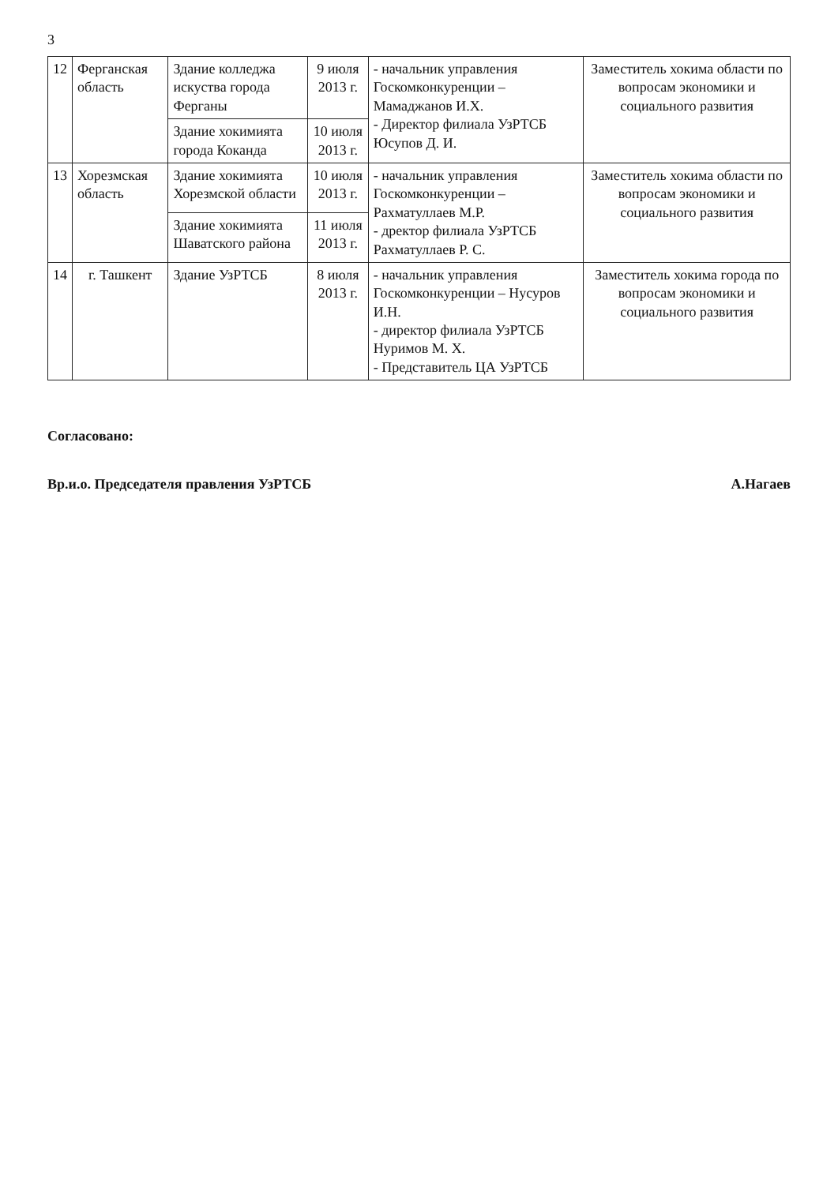3
| 12 | Ферганская область | Здание колледжа искуства города Ферганы | 9 июля 2013 г. | - начальник управления Госкомконкуренции – Мамаджанов И.Х. - Директор филиала УзРТСБ Юсупов Д. И. | Заместитель хокима области по вопросам экономики и социального развития |
| | | Здание хокимията города Коканда | 10 июля 2013 г. | | |
| 13 | Хорезмская область | Здание хокимията Хорезмской области | 10 июля 2013 г. | - начальник управления Госкомконкуренции – Рахматуллаев М.Р. - дректор филиала УзРТСБ Рахматуллаев Р. С. | Заместитель хокима области по вопросам экономики и социального развития |
| | | Здание хокимията Шаватского района | 11 июля 2013 г. | | |
| 14 | г. Ташкент | Здание УзРТСБ | 8 июля 2013 г. | - начальник управления Госкомконкуренции – Нусуров И.Н. - директор филиала УзРТСБ Нуримов М. Х. - Представитель ЦА УзРТСБ | Заместитель хокима города по вопросам экономики и социального развития |
Согласовано:
Вр.и.о. Председателя правления УзРТСБ А.Нагаев